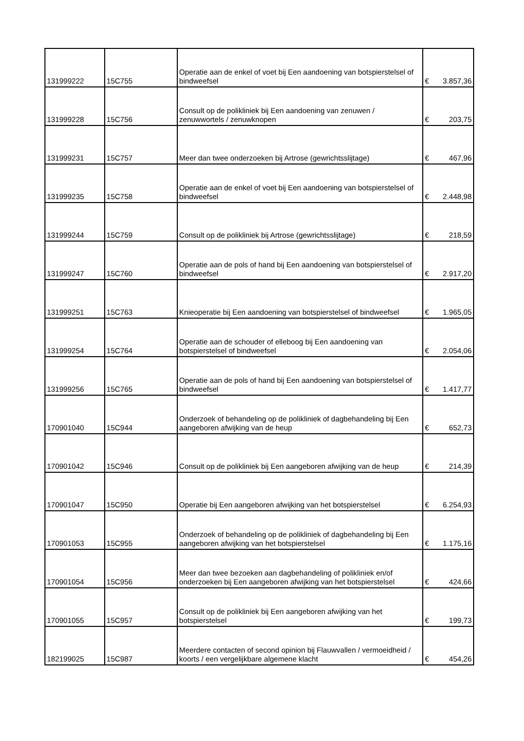| 131999222 | 15C755 | Operatie aan de enkel of voet bij Een aandoening van botspierstelsel of bindweefsel | € | 3.857,36 |
| 131999228 | 15C756 | Consult op de polikliniek bij Een aandoening van zenuwen / zenuwwortels / zenuwknopen | € | 203,75 |
| 131999231 | 15C757 | Meer dan twee onderzoeken bij Artrose (gewrichtsslijtage) | € | 467,96 |
| 131999235 | 15C758 | Operatie aan de enkel of voet bij Een aandoening van botspierstelsel of bindweefsel | € | 2.448,98 |
| 131999244 | 15C759 | Consult op de polikliniek bij Artrose (gewrichtsslijtage) | € | 218,59 |
| 131999247 | 15C760 | Operatie aan de pols of hand bij Een aandoening van botspierstelsel of bindweefsel | € | 2.917,20 |
| 131999251 | 15C763 | Knieoperatie bij Een aandoening van botspierstelsel of bindweefsel | € | 1.965,05 |
| 131999254 | 15C764 | Operatie aan de schouder of elleboog bij Een aandoening van botspierstelsel of bindweefsel | € | 2.054,06 |
| 131999256 | 15C765 | Operatie aan de pols of hand bij Een aandoening van botspierstelsel of bindweefsel | € | 1.417,77 |
| 170901040 | 15C944 | Onderzoek of behandeling op de polikliniek of dagbehandeling bij Een aangeboren afwijking van de heup | € | 652,73 |
| 170901042 | 15C946 | Consult op de polikliniek bij Een aangeboren afwijking van de heup | € | 214,39 |
| 170901047 | 15C950 | Operatie bij Een aangeboren afwijking van het botspierstelsel | € | 6.254,93 |
| 170901053 | 15C955 | Onderzoek of behandeling op de polikliniek of dagbehandeling bij Een aangeboren afwijking van het botspierstelsel | € | 1.175,16 |
| 170901054 | 15C956 | Meer dan twee bezoeken aan dagbehandeling of polikliniek en/of onderzoeken bij Een aangeboren afwijking van het botspierstelsel | € | 424,66 |
| 170901055 | 15C957 | Consult op de polikliniek bij Een aangeboren afwijking van het botspierstelsel | € | 199,73 |
| 182199025 | 15C987 | Meerdere contacten of second opinion bij Flauwvallen / vermoeidheid / koorts / een vergelijkbare algemene klacht | € | 454,26 |